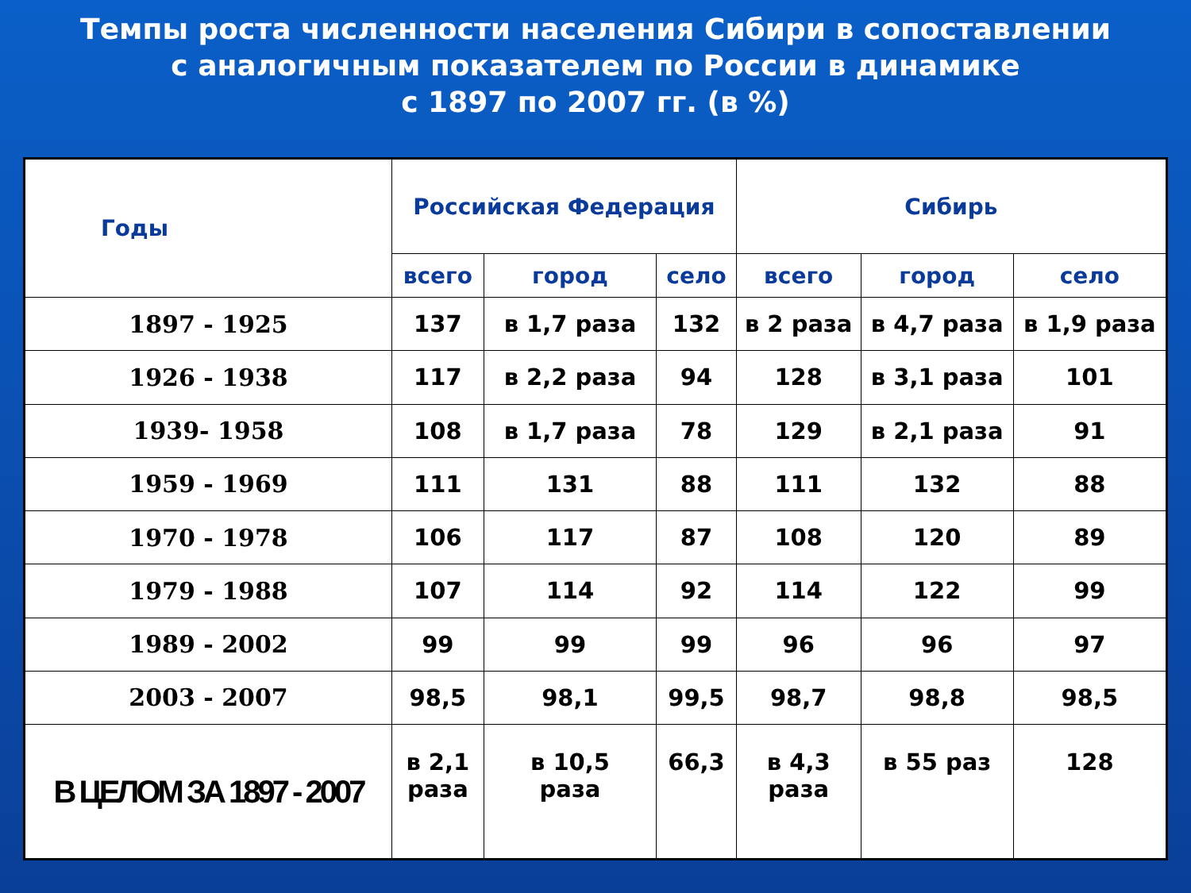Темпы роста численности населения Сибири в сопоставлении
с аналогичным показателем по России в динамике
с 1897 по 2007 гг. (в %)
| Годы | Российская Федерация | | | Сибирь | | |
| --- | --- | --- | --- | --- | --- | --- |
| | всего | город | село | всего | город | село |
| 1897 - 1925 | 137 | в 1,7 раза | 132 | в 2 раза | в 4,7 раза | в 1,9 раза |
| 1926 - 1938 | 117 | в 2,2 раза | 94 | 128 | в 3,1 раза | 101 |
| 1939- 1958 | 108 | в 1,7 раза | 78 | 129 | в 2,1 раза | 91 |
| 1959 - 1969 | 111 | 131 | 88 | 111 | 132 | 88 |
| 1970 - 1978 | 106 | 117 | 87 | 108 | 120 | 89 |
| 1979 - 1988 | 107 | 114 | 92 | 114 | 122 | 99 |
| 1989 - 2002 | 99 | 99 | 99 | 96 | 96 | 97 |
| 2003 - 2007 | 98,5 | 98,1 | 99,5 | 98,7 | 98,8 | 98,5 |
| В ЦЕЛОМ ЗА 1897 - 2007 | в 2,1 раза | в 10,5 раза | 66,3 | в 4,3 раза | в 55 раз | 128 |